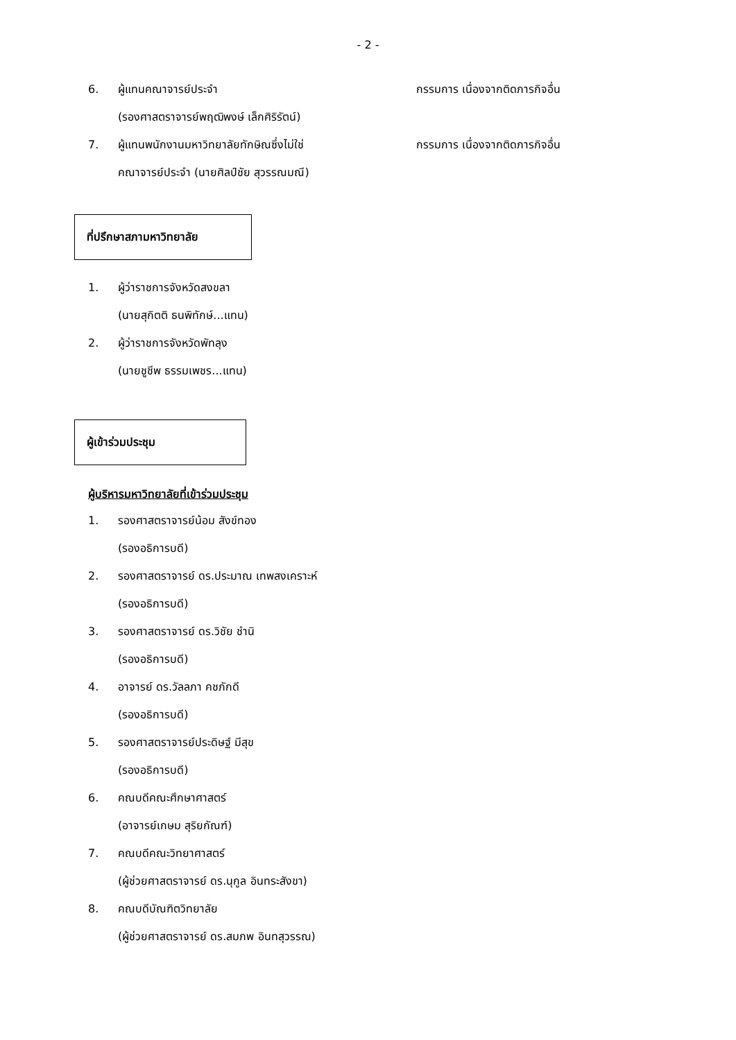- 2 -
6. ผู้แทนคณาจารย์ประจำ
(รองศาสตราจารย์พฤฒิพงษ์ เล็กศิริรัตน์)
กรรมการ เนื่องจากติดภารกิจอื่น
7. ผู้แทนพนักงานมหาวิทยาลัยทักษิณซึ่งไม่ใช่
คณาจารย์ประจำ (นายศิลป์ชัย สุวรรณมณี)
กรรมการ เนื่องจากติดภารกิจอื่น
ที่ปรึกษาสภามหาวิทยาลัย
1. ผู้ว่าราชการจังหวัดสงขลา
(นายสุกิตติ ธนพิทักษ์...แทน)
2. ผู้ว่าราชการจังหวัดพัทลุง
(นายชูชีพ ธรรมเพชร...แทน)
ผู้เข้าร่วมประชุม
ผู้บริหารมหาวิทยาลัยที่เข้าร่วมประชุม
1. รองศาสตราจารย์น้อม สังข์ทอง
(รองอธิการบดี)
2. รองศาสตราจารย์ ดร.ประมาณ เทพสงเคราะห์
(รองอธิการบดี)
3. รองศาสตราจารย์ ดร.วิชัย ชำนิ
(รองอธิการบดี)
4. อาจารย์ ดร.วัลลภา คชภักดี
(รองอธิการบดี)
5. รองศาสตราจารย์ประดิษฐ์ มีสุข
(รองอธิการบดี)
6. คณบดีคณะศึกษาศาสตร์
(อาจารย์เกษม สุริยกัณฑ์)
7. คณบดีคณะวิทยาศาสตร์
(ผู้ช่วยศาสตราจารย์ ดร.นุกูล อินทระสังขา)
8. คณบดีบัณฑิตวิทยาลัย
(ผู้ช่วยศาสตราจารย์ ดร.สมภพ อินทสุวรรณ)